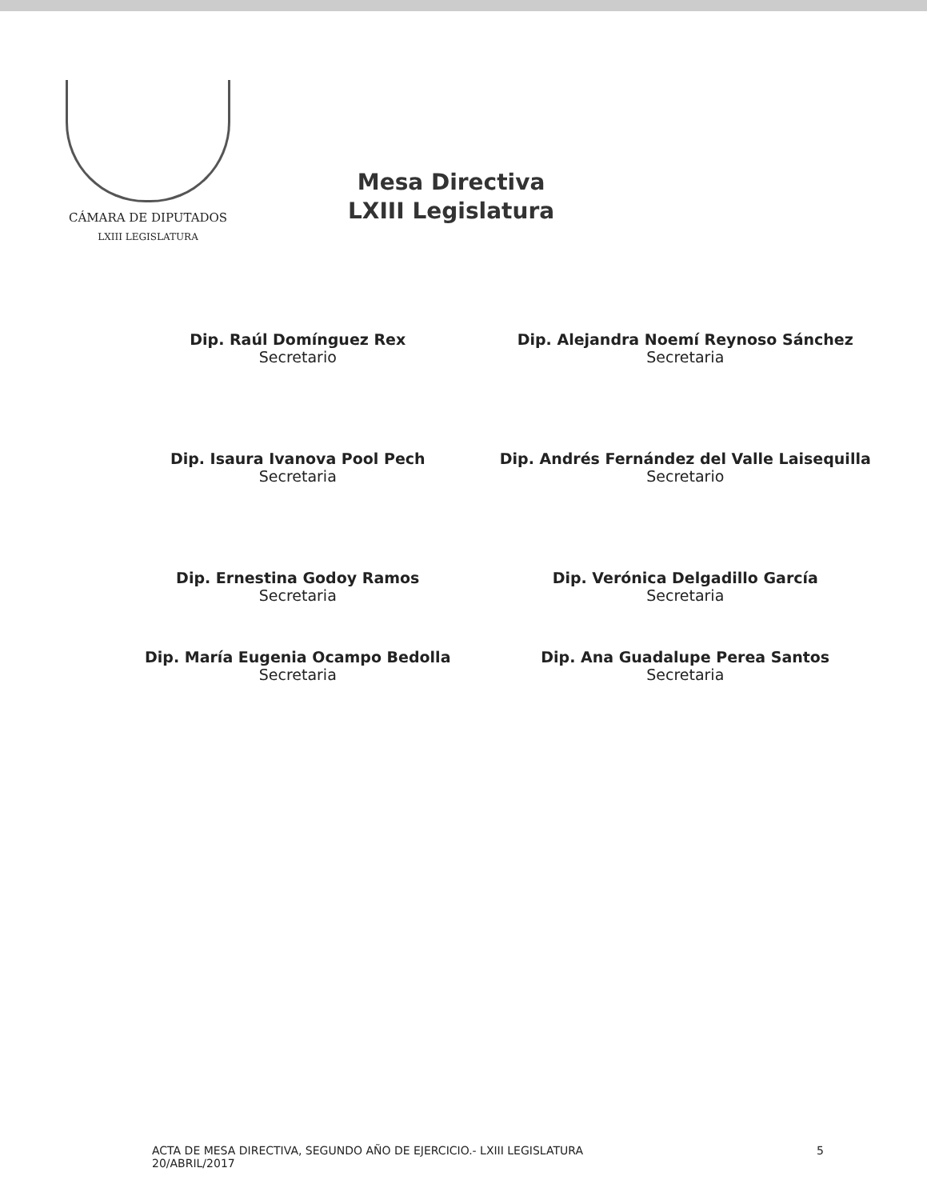CÁMARA DE DIPUTADOS
LXIII LEGISLATURA
Mesa Directiva
LXIII Legislatura
Dip. Raúl Domínguez Rex
Secretario
Dip. Alejandra Noemí Reynoso Sánchez
Secretaria
Dip. Isaura Ivanova Pool Pech
Secretaria
Dip. Andrés Fernández del Valle Laisequilla
Secretario
Dip. Ernestina Godoy Ramos
Secretaria
Dip. Verónica Delgadillo García
Secretaria
Dip. María Eugenia Ocampo Bedolla
Secretaria
Dip. Ana Guadalupe Perea Santos
Secretaria
ACTA DE MESA DIRECTIVA, SEGUNDO AÑO DE EJERCICIO.- LXIII LEGISLATURA
20/ABRIL/2017
5